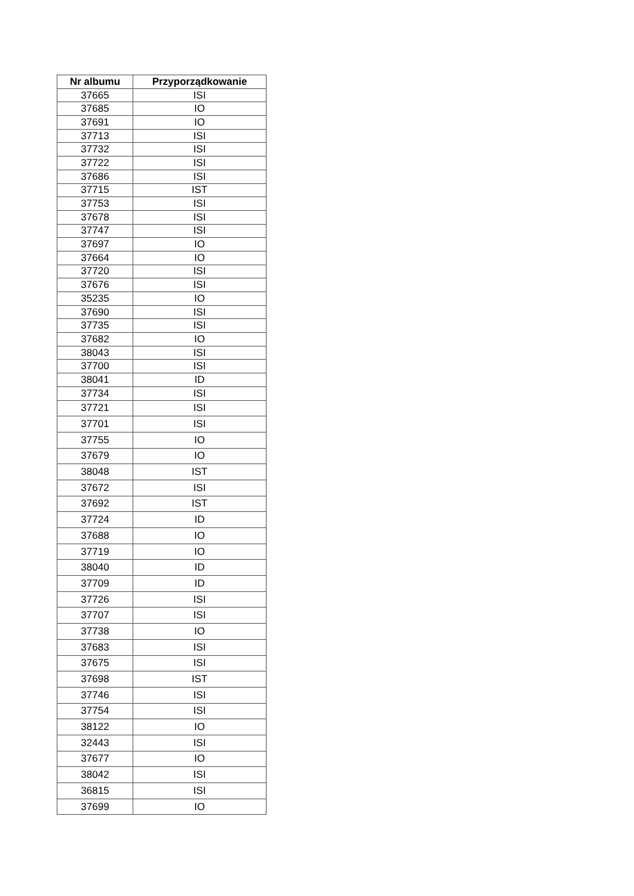| Nr albumu | Przyporządkowanie |
| --- | --- |
| 37665 | ISI |
| 37685 | IO |
| 37691 | IO |
| 37713 | ISI |
| 37732 | ISI |
| 37722 | ISI |
| 37686 | ISI |
| 37715 | IST |
| 37753 | ISI |
| 37678 | ISI |
| 37747 | ISI |
| 37697 | IO |
| 37664 | IO |
| 37720 | ISI |
| 37676 | ISI |
| 35235 | IO |
| 37690 | ISI |
| 37735 | ISI |
| 37682 | IO |
| 38043 | ISI |
| 37700 | ISI |
| 38041 | ID |
| 37734 | ISI |
| 37721 | ISI |
| 37701 | ISI |
| 37755 | IO |
| 37679 | IO |
| 38048 | IST |
| 37672 | ISI |
| 37692 | IST |
| 37724 | ID |
| 37688 | IO |
| 37719 | IO |
| 38040 | ID |
| 37709 | ID |
| 37726 | ISI |
| 37707 | ISI |
| 37738 | IO |
| 37683 | ISI |
| 37675 | ISI |
| 37698 | IST |
| 37746 | ISI |
| 37754 | ISI |
| 38122 | IO |
| 32443 | ISI |
| 37677 | IO |
| 38042 | ISI |
| 36815 | ISI |
| 37699 | IO |